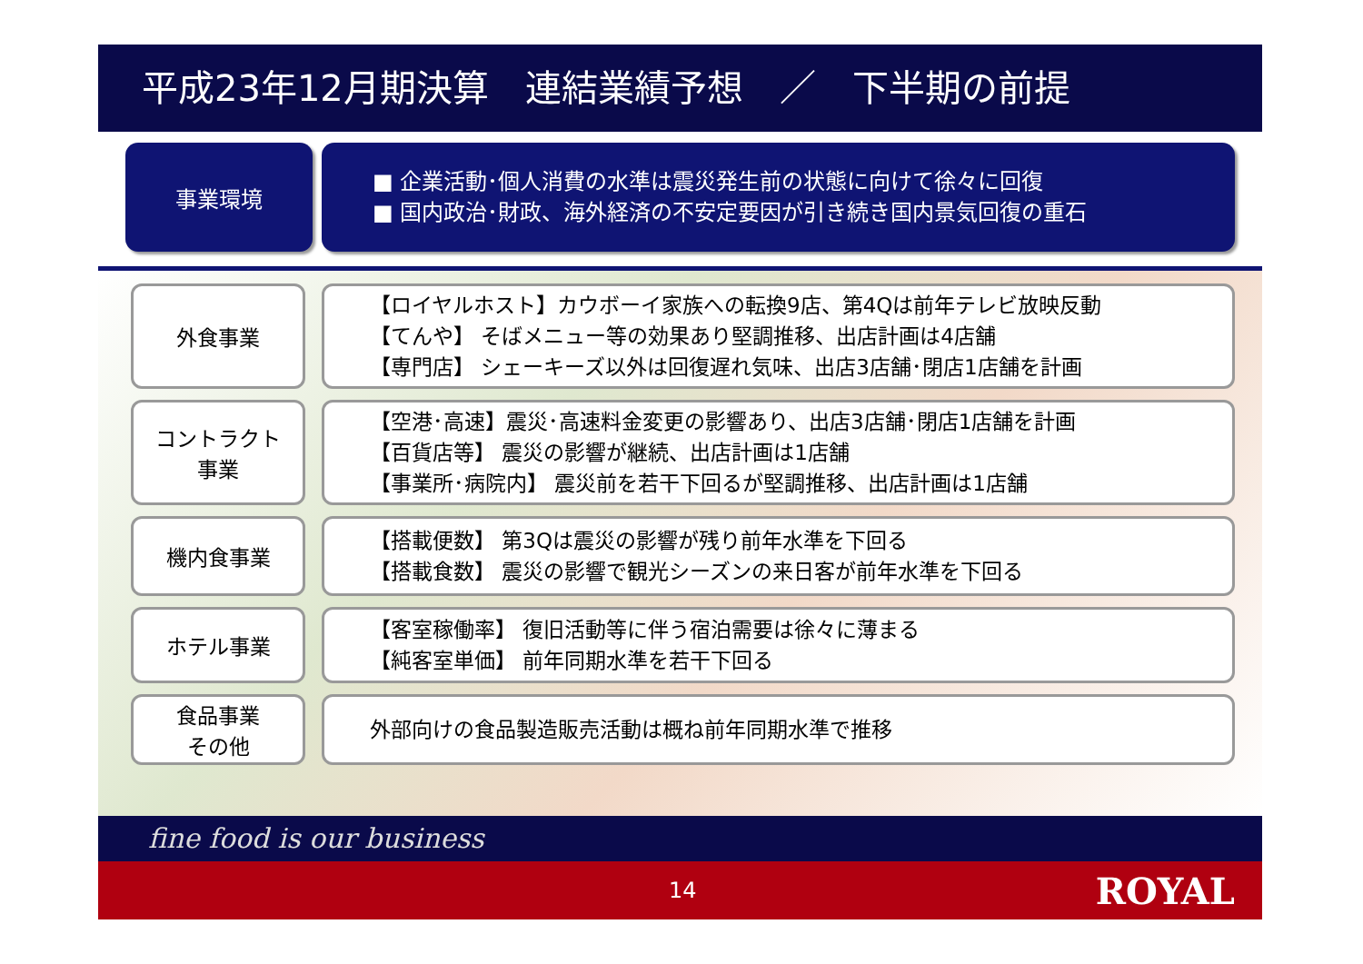平成23年12月期決算　連結業績予想　／　下半期の前提
事業環境
■ 企業活動･個人消費の水準は震災発生前の状態に向けて徐々に回復
■ 国内政治･財政、海外経済の不安定要因が引き続き国内景気回復の重石
外食事業
【ロイヤルホスト】カウボーイ家族への転換9店、第4Qは前年テレビ放映反動
【てんや】 そばメニュー等の効果あり堅調推移、出店計画は4店舗
【専門店】 シェーキーズ以外は回復遅れ気味、出店3店舗･閉店1店舗を計画
コントラクト
事業
【空港･高速】震災･高速料金変更の影響あり、出店3店舗･閉店1店舗を計画
【百貨店等】 震災の影響が継続、出店計画は1店舗
【事業所･病院内】 震災前を若干下回るが堅調推移、出店計画は1店舗
機内食事業
【搭載便数】 第3Qは震災の影響が残り前年水準を下回る
【搭載食数】 震災の影響で観光シーズンの来日客が前年水準を下回る
ホテル事業
【客室稼働率】 復旧活動等に伴う宿泊需要は徐々に薄まる
【純客室単価】 前年同期水準を若干下回る
食品事業
その他
外部向けの食品製造販売活動は概ね前年同期水準で推移
fine food is our business
14 ROYAL